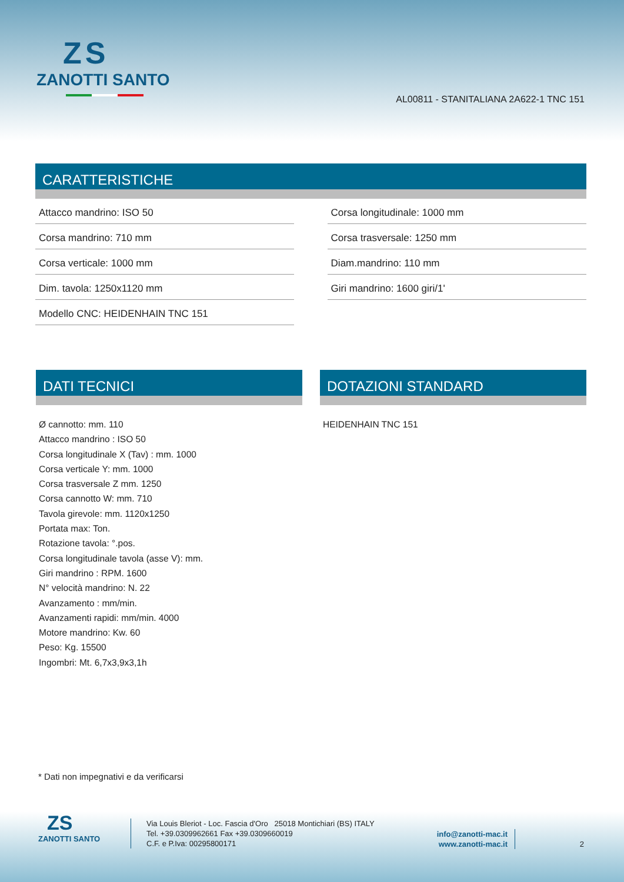ZS
ZANOTTI SANTO
AL00811 - STANITALIANA 2A622-1 TNC 151
CARATTERISTICHE
| Attacco mandrino: ISO 50 | | Corsa longitudinale: 1000 mm |
| Corsa mandrino: 710 mm | | Corsa trasversale: 1250 mm |
| Corsa verticale: 1000 mm | | Diam.mandrino: 110 mm |
| Dim. tavola: 1250x1120 mm | | Giri mandrino: 1600 giri/1' |
| Modello CNC: HEIDENHAIN TNC 151 | | |
DATI TECNICI
Ø cannotto: mm. 110
Attacco mandrino : ISO 50
Corsa longitudinale X (Tav) : mm. 1000
Corsa verticale Y: mm. 1000
Corsa trasversale Z mm. 1250
Corsa cannotto W: mm. 710
Tavola girevole: mm. 1120x1250
Portata max: Ton.
Rotazione tavola: °.pos.
Corsa longitudinale tavola (asse V): mm.
Giri mandrino : RPM. 1600
N° velocità mandrino: N. 22
Avanzamento : mm/min.
Avanzamenti rapidi: mm/min. 4000
Motore mandrino: Kw. 60
Peso: Kg. 15500
Ingombri: Mt. 6,7x3,9x3,1h
DOTAZIONI STANDARD
HEIDENHAIN TNC 151
* Dati non impegnativi e da verificarsi
ZS
ZANOTTI SANTO
Via Louis Bleriot - Loc. Fascia d'Oro 25018 Montichiari (BS) ITALY
Tel. +39.0309962661 Fax +39.0309660019
C.F. e P.Iva: 00295800171
info@zanotti-mac.it
www.zanotti-mac.it
2